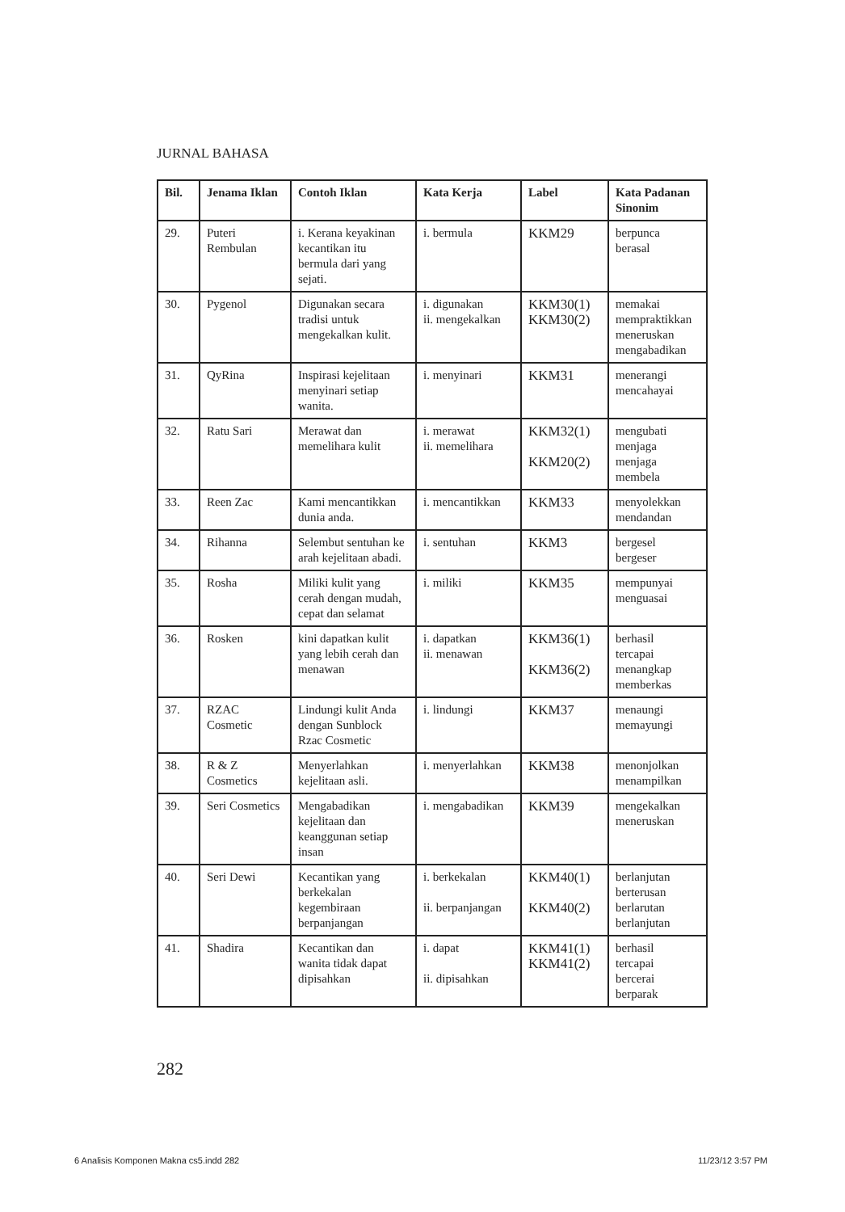JURNAL BAHASA
| Bil. | Jenama Iklan | Contoh Iklan | Kata Kerja | Label | Kata Padanan Sinonim |
| --- | --- | --- | --- | --- | --- |
| 29. | Puteri Rembulan | i. Kerana keyakinan kecantikan itu bermula dari yang sejati. | i. bermula | KKM29 | berpunca berasal |
| 30. | Pygenol | Digunakan secara tradisi untuk mengekalkan kulit. | i. digunakan ii. mengekalkan | KKM30(1) KKM30(2) | memakai mempraktikkan meneruskan mengabadikan |
| 31. | QyRina | Inspirasi kejelitaan menyinari setiap wanita. | i. menyinari | KKM31 | menerangi mencahayai |
| 32. | Ratu Sari | Merawat dan memelihara kulit | i. merawat ii. memelihara | KKM32(1) KKM20(2) | mengubati menjaga menjaga membela |
| 33. | Reen Zac | Kami mencantikkan dunia anda. | i. mencantikkan | KKM33 | menyolekkan mendandan |
| 34. | Rihanna | Selembut sentuhan ke arah kejelitaan abadi. | i. sentuhan | KKM3 | bergesel bergeser |
| 35. | Rosha | Miliki kulit yang cerah dengan mudah, cepat dan selamat | i. miliki | KKM35 | mempunyai menguasai |
| 36. | Rosken | kini dapatkan kulit yang lebih cerah dan menawan | i. dapatkan ii. menawan | KKM36(1) KKM36(2) | berhasil tercapai menangkap memberkas |
| 37. | RZAC Cosmetic | Lindungi kulit Anda dengan Sunblock Rzac Cosmetic | i. lindungi | KKM37 | menaungi memayungi |
| 38. | R & Z Cosmetics | Menyerlahkan kejelitaan asli. | i. menyerlahkan | KKM38 | menonjolkan menampilkan |
| 39. | Seri Cosmetics | Mengabadikan kejelitaan dan keanggunan setiap insan | i. mengabadikan | KKM39 | mengekalkan meneruskan |
| 40. | Seri Dewi | Kecantikan yang berkekalan kegembiraan berpanjangan | i. berkekalan ii. berpanjangan | KKM40(1) KKM40(2) | berlanjutan berterusan berlarutan berlanjutan |
| 41. | Shadira | Kecantikan dan wanita tidak dapat dipisahkan | i. dapat ii. dipisahkan | KKM41(1) KKM41(2) | berhasil tercapai bercerai berparak |
282
6 Analisis Komponen Makna cs5.indd 282
11/23/12 3:57 PM